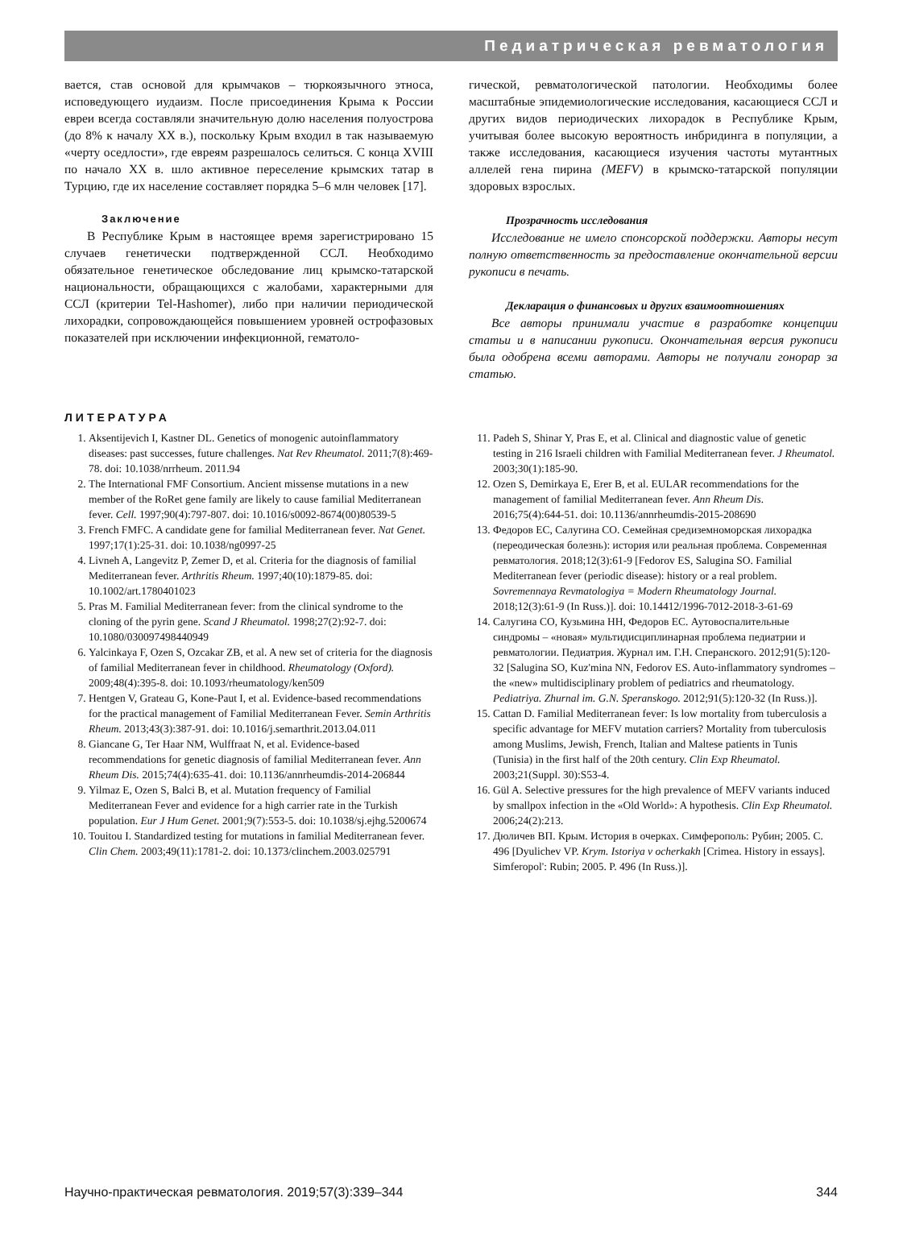Педиатрическая ревматология
вается, став основой для крымчаков – тюркоязычного этноса, исповедующего иудаизм. После присоединения Крыма к России евреи всегда составляли значительную долю населения полуострова (до 8% к началу XX в.), поскольку Крым входил в так называемую «черту оседлости», где евреям разрешалось селиться. С конца XVIII по начало XX в. шло активное переселение крымских татар в Турцию, где их население составляет порядка 5–6 млн человек [17].
Заключение
В Республике Крым в настоящее время зарегистрировано 15 случаев генетически подтвержденной ССЛ. Необходимо обязательное генетическое обследование лиц крымско-татарской национальности, обращающихся с жалобами, характерными для ССЛ (критерии Tel-Hashomer), либо при наличии периодической лихорадки, сопровождающейся повышением уровней острофазовых показателей при исключении инфекционной, гематоло-
гической, ревматологической патологии. Необходимы более масштабные эпидемиологические исследования, касающиеся ССЛ и других видов периодических лихорадок в Республике Крым, учитывая более высокую вероятность инбридинга в популяции, а также исследования, касающиеся изучения частоты мутантных аллелей гена пирина (MEFV) в крымско-татарской популяции здоровых взрослых.
Прозрачность исследования
Исследование не имело спонсорской поддержки. Авторы несут полную ответственность за предоставление окончательной версии рукописи в печать.
Декларация о финансовых и других взаимоотношениях
Все авторы принимали участие в разработке концепции статьи и в написании рукописи. Окончательная версия рукописи была одобрена всеми авторами. Авторы не получали гонорар за статью.
ЛИТЕРАТУРА
1. Aksentijevich I, Kastner DL. Genetics of monogenic autoinflammatory diseases: past successes, future challenges. Nat Rev Rheumatol. 2011;7(8):469-78. doi: 10.1038/nrrheum. 2011.94
2. The International FMF Consortium. Ancient missense mutations in a new member of the RoRet gene family are likely to cause familial Mediterranean fever. Cell. 1997;90(4):797-807. doi: 10.1016/s0092-8674(00)80539-5
3. French FMFC. A candidate gene for familial Mediterranean fever. Nat Genet. 1997;17(1):25-31. doi: 10.1038/ng0997-25
4. Livneh A, Langevitz P, Zemer D, et al. Criteria for the diagnosis of familial Mediterranean fever. Arthritis Rheum. 1997;40(10):1879-85. doi: 10.1002/art.1780401023
5. Pras M. Familial Mediterranean fever: from the clinical syndrome to the cloning of the pyrin gene. Scand J Rheumatol. 1998;27(2):92-7. doi: 10.1080/030097498440949
6. Yalcinkaya F, Ozen S, Ozcakar ZB, et al. A new set of criteria for the diagnosis of familial Mediterranean fever in childhood. Rheumatology (Oxford). 2009;48(4):395-8. doi: 10.1093/rheumatology/ken509
7. Hentgen V, Grateau G, Kone-Paut I, et al. Evidence-based recommendations for the practical management of Familial Mediterranean Fever. Semin Arthritis Rheum. 2013;43(3):387-91. doi: 10.1016/j.semarthrit.2013.04.011
8. Giancane G, Ter Haar NM, Wulffraat N, et al. Evidence-based recommendations for genetic diagnosis of familial Mediterranean fever. Ann Rheum Dis. 2015;74(4):635-41. doi: 10.1136/annrheumdis-2014-206844
9. Yilmaz E, Ozen S, Balci B, et al. Mutation frequency of Familial Mediterranean Fever and evidence for a high carrier rate in the Turkish population. Eur J Hum Genet. 2001;9(7):553-5. doi: 10.1038/sj.ejhg.5200674
10. Touitou I. Standardized testing for mutations in familial Mediterranean fever. Clin Chem. 2003;49(11):1781-2. doi: 10.1373/clinchem.2003.025791
11. Padeh S, Shinar Y, Pras E, et al. Clinical and diagnostic value of genetic testing in 216 Israeli children with Familial Mediterranean fever. J Rheumatol. 2003;30(1):185-90.
12. Ozen S, Demirkaya E, Erer B, et al. EULAR recommendations for the management of familial Mediterranean fever. Ann Rheum Dis. 2016;75(4):644-51. doi: 10.1136/annrheumdis-2015-208690
13. Федоров ЕС, Салугина СО. Семейная средиземноморская лихорадка (переодическая болезнь): история или реальная проблема. Современная ревматология. 2018;12(3):61-9 [Fedorov ES, Salugina SO. Familial Mediterranean fever (periodic disease): history or a real problem. Sovremennaya Revmatologiya = Modern Rheumatology Journal. 2018;12(3):61-9 (In Russ.)]. doi: 10.14412/1996-7012-2018-3-61-69
14. Салугина СО, Кузьмина НН, Федоров ЕС. Аутовоспалительные синдромы – «новая» мультидисциплинарная проблема педиатрии и ревматологии. Педиатрия. Журнал им. Г.Н. Сперанского. 2012;91(5):120-32 [Salugina SO, Kuz'mina NN, Fedorov ES. Auto-inflammatory syndromes – the «new» multidisciplinary problem of pediatrics and rheumatology. Pediatriya. Zhurnal im. G.N. Speranskogo. 2012;91(5):120-32 (In Russ.)].
15. Cattan D. Familial Mediterranean fever: Is low mortality from tuberculosis a specific advantage for MEFV mutation carriers? Mortality from tuberculosis among Muslims, Jewish, French, Italian and Maltese patients in Tunis (Tunisia) in the first half of the 20th century. Clin Exp Rheumatol. 2003;21(Suppl. 30):S53-4.
16. Gül A. Selective pressures for the high prevalence of MEFV variants induced by smallpox infection in the «Old World»: A hypothesis. Clin Exp Rheumatol. 2006;24(2):213.
17. Дюличев ВП. Крым. История в очерках. Симферополь: Рубин; 2005. С. 496 [Dyulichev VP. Krym. Istoriya v ocherkakh [Crimea. History in essays]. Simferopol': Rubin; 2005. P. 496 (In Russ.)].
Научно-практическая ревматология. 2019;57(3):339–344 344